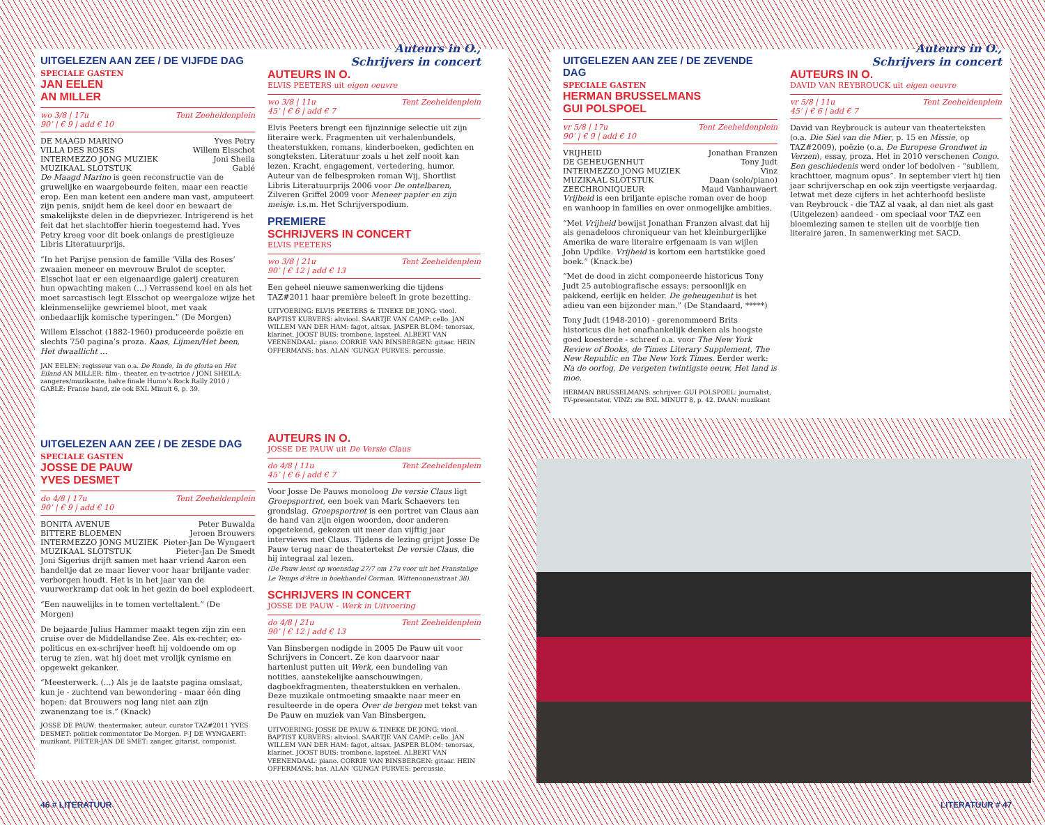UITGELEZEN AAN ZEE / DE VIJFDE DAG
SPECIALE GASTEN
JAN EELEN
AN MILLER
wo 3/8 | 17u
90’ | € 9 | add € 10 Tent Zeeheldenplein
DE MAAGD MARINO
VILLA DES ROSES
INTERMEZZO JONG MUZIEK
MUZIKAAL SLOTSTUK Yves Petry
Willem Elsschot
Joni Sheila
Gablé
De Maagd Marino is geen reconstructie van de gruwelijke en waargebeurde feiten, maar een reactie erop. Een man ketent een andere man vast, amputeert zijn penis, snijdt hem de keel door en bewaart de smakelijkste delen in de diepvriezer. Intrigerend is het feit dat het slachtoffer hierin toegestemd had. Yves Petry kreeg voor dit boek onlangs de prestigieuze Libris Literatuurprijs.
“In het Parijse pension de famille ‘Villa des Roses’ zwaaien meneer en mevrouw Brulot de scepter. Elsschot laat er een eigenaardige galerij creaturen hun opwachting maken (...) Verrassend koel en als het moet sarcastisch legt Elsschot op weergaloze wijze het kleinmenselijke gewriemel bloot, met vaak onbedaarlijk komische typeringen.” (De Morgen)
Willem Elsschot (1882-1960) produceerde poëzie en slechts 750 pagina’s proza. Kaas, Lijmen/Het been, Het dwaallicht …
JAN EELEN: regisseur van o.a. De Ronde, In de gloria en Het Eiland AN MILLER: film-, theater, en tv-actrice / JONI SHEILA: zangeres/muzikante, halve finale Humo’s Rock Rally 2010 / GABLÉ: Franse band, zie ook BXL Minuit 6, p. 39.
Auteurs in O.,
Schrijvers in concert
AUTEURS IN O.
ELVIS PEETERS uit eigen oeuvre
wo 3/8 | 11u
45’ | € 6 | add € 7 Tent Zeeheldenplein
Elvis Peeters brengt een fijnzinnige selectie uit zijn literaire werk. Fragmenten uit verhalenbundels, theaterstukken, romans, kinderboeken, gedichten en songteksten. Literatuur zoals u het zelf nooit kan lezen. Kracht, engagement, vertedering, humor. Auteur van de felbesproken roman Wij, Shortlist Libris Literatuurprijs 2006 voor De ontelbaren, Zilveren Griffel 2009 voor Meneer papier en zijn meisje. i.s.m. Het Schrijverspodium.
PREMIERE
SCHRIJVERS IN CONCERT
ELVIS PEETERS
wo 3/8 | 21u
90’ | € 12 | add € 13 Tent Zeeheldenplein
Een geheel nieuwe samenwerking die tijdens TAZ#2011 haar première beleeft in grote bezetting.
UITVOERING: ELVIS PEETERS & TINEKE DE JONG: viool. BAPTIST KURVERS: altviool. SAARTJE VAN CAMP: cello. JAN WILLEM VAN DER HAM: fagot, altsax. JASPER BLOM: tenorsax, klarinet. JOOST BUIS: trombone, lapsteel. ALBERT VAN VEENENDAAL: piano. CORRIE VAN BINSBERGEN: gitaar. HEIN OFFERMANS: bas. ALAN ‘GUNGA’ PURVES: percussie.
UITGELEZEN AAN ZEE / DE ZESDE DAG
SPECIALE GASTEN
JOSSE DE PAUW
YVES DESMET
do 4/8 | 17u
90’ | € 9 | add € 10 Tent Zeeheldenplein
BONITA AVENUE
BITTERE BLOEMEN
INTERMEZZO JONG MUZIEK
MUZIKAAL SLOTSTUK Peter Buwalda
Jeroen Brouwers
Pieter-Jan De Wyngaert
Pieter-Jan De Smedt
Joni Sigerius drijft samen met haar vriend Aaron een handeltje dat ze maar liever voor haar briljante vader verborgen houdt. Het is in het jaar van de vuurwerkramp dat ook in het gezin de boel explodeert.
“Een nauwelijks in te tomen verteltalent.” (De Morgen)
De bejaarde Julius Hammer maakt tegen zijn zin een cruise over de Middellandse Zee. Als ex-rechter, ex-politicus en ex-schrijver heeft hij voldoende om op terug te zien, wat hij doet met vrolijk cynisme en opgewekt gekanker.
“Meesterwerk. (...) Als je de laatste pagina omslaat, kun je - zuchtend van bewondering - maar één ding hopen: dat Brouwers nog lang niet aan zijn zwanenzang toe is.” (Knack)
JOSSE DE PAUW: theatermaker, auteur, curator TAZ#2011 YVES DESMET: politiek commentator De Morgen. P-J DE WYNGAERT: muzikant. PIETER-JAN DE SMET: zanger, gitarist, componist.
AUTEURS IN O.
JOSSE DE PAUW uit De Versie Claus
do 4/8 | 11u
45’ | € 6 | add € 7 Tent Zeeheldenplein
Voor Josse De Pauws monoloog De versie Claus ligt Groepsportret, een boek van Mark Schaevers ten grondslag. Groepsportret is een portret van Claus aan de hand van zijn eigen woorden, door anderen opgetekend, gekozen uit meer dan vijftig jaar interviews met Claus. Tijdens de lezing grijpt Josse De Pauw terug naar de theatertekst De versie Claus, die hij integraal zal lezen.
(De Pauw leest op woensdag 27/7 om 17u voor uit het Franstalige Le Temps d’être in boekhandel Corman, Wittenonnenstraat 38).
SCHRIJVERS IN CONCERT
JOSSE DE PAUW - Werk in Uitvoering
do 4/8 | 21u
90’ | € 12 | add € 13 Tent Zeeheldenplein
Van Binsbergen nodigde in 2005 De Pauw uit voor Schrijvers in Concert. Ze kon daarvoor naar hartenlust putten uit Werk, een bundeling van notities, aanstekelijke aanschouwingen, dagboekfragmenten, theaterstukken en verhalen. Deze muzikale ontmoeting smaakte naar meer en resulteerde in de opera Over de bergen met tekst van De Pauw en muziek van Van Binsbergen.
UITVOERING: JOSSE DE PAUW & TINEKE DE JONG: viool. BAPTIST KURVERS: altviool. SAARTJE VAN CAMP: cello. JAN WILLEM VAN DER HAM: fagot, altsax. JASPER BLOM: tenorsax, klarinet. JOOST BUIS: trombone, lapsteel. ALBERT VAN VEENENDAAL: piano. CORRIE VAN BINSBERGEN: gitaar. HEIN OFFERMANS: bas. ALAN ‘GUNGA’ PURVES: percussie.
UITGELEZEN AAN ZEE / DE ZEVENDE DAG
SPECIALE GASTEN
HERMAN BRUSSELMANS
GUI POLSPOEL
vr 5/8 | 17u
90’ | € 9 | add € 10 Tent Zeeheldenplein
VRIJHEID
DE GEHEUGENHUT
INTERMEZZO JONG MUZIEK
MUZIKAAL SLOTSTUK
ZEECHRONIQUEUR Jonathan Franzen
Tony Judt
Vinz
Daan (solo/piano)
Maud Vanhauwaert
Vrijheid is een briljante epische roman over de hoop en wanhoop in families en over onmogelijke ambities.
“Met Vrijheid bewijst Jonathan Franzen alvast dat hij als genadeloos chroniqueur van het kleinburgerlijke Amerika de ware literaire erfgenaam is van wijlen John Updike. Vrijheid is kortom een hartstikke goed boek.” (Knack.be)
“Met de dood in zicht componeerde historicus Tony Judt 25 autobiografische essays: persoonlijk en pakkend, eerlijk en helder. De geheugenhut is het adieu van een bijzonder man.” (De Standaard, *****)
Tony Judt (1948-2010) - gerenommeerd Brits historicus die het onafhankelijk denken als hoogste goed koesterde - schreef o.a. voor The New York Review of Books, de Times Literary Supplement, The New Republic en The New York Times. Eerder werk: Na de oorlog, De vergeten twintigste eeuw, Het land is moe.
HERMAN BRUSSELMANS: schrijver. GUI POLSPOEL: journalist, TV-presentator. VINZ: zie BXL MINUIT 8, p. 42. DAAN: muzikant
Auteurs in O.,
Schrijvers in concert
AUTEURS IN O.
DAVID VAN REYBROUCK uit eigen oeuvre
vr 5/8 | 11u
45’ | € 6 | add € 7 Tent Zeeheldenplein
David van Reybrouck is auteur van theaterteksten (o.a. Die Siel van die Mier, p. 15 en Missie, op TAZ#2009), poëzie (o.a. De Europese Grondwet in Verzen), essay, proza. Het in 2010 verschenen Congo. Een geschiedenis werd onder lof bedolven - “subliem, krachttoer, magnum opus”. In september viert hij tien jaar schrijverschap en ook zijn veertigste verjaardag. Ietwat met deze cijfers in het achterhoofd besliste van Reybrouck - die TAZ al vaak, al dan niet als gast (Uitgelezen) aandeed - om speciaal voor TAZ een bloemlezing samen te stellen uit de voorbije tien literaire jaren. In samenwerking met SACD.
46 # LITERATUUR LITERATUUR # 47